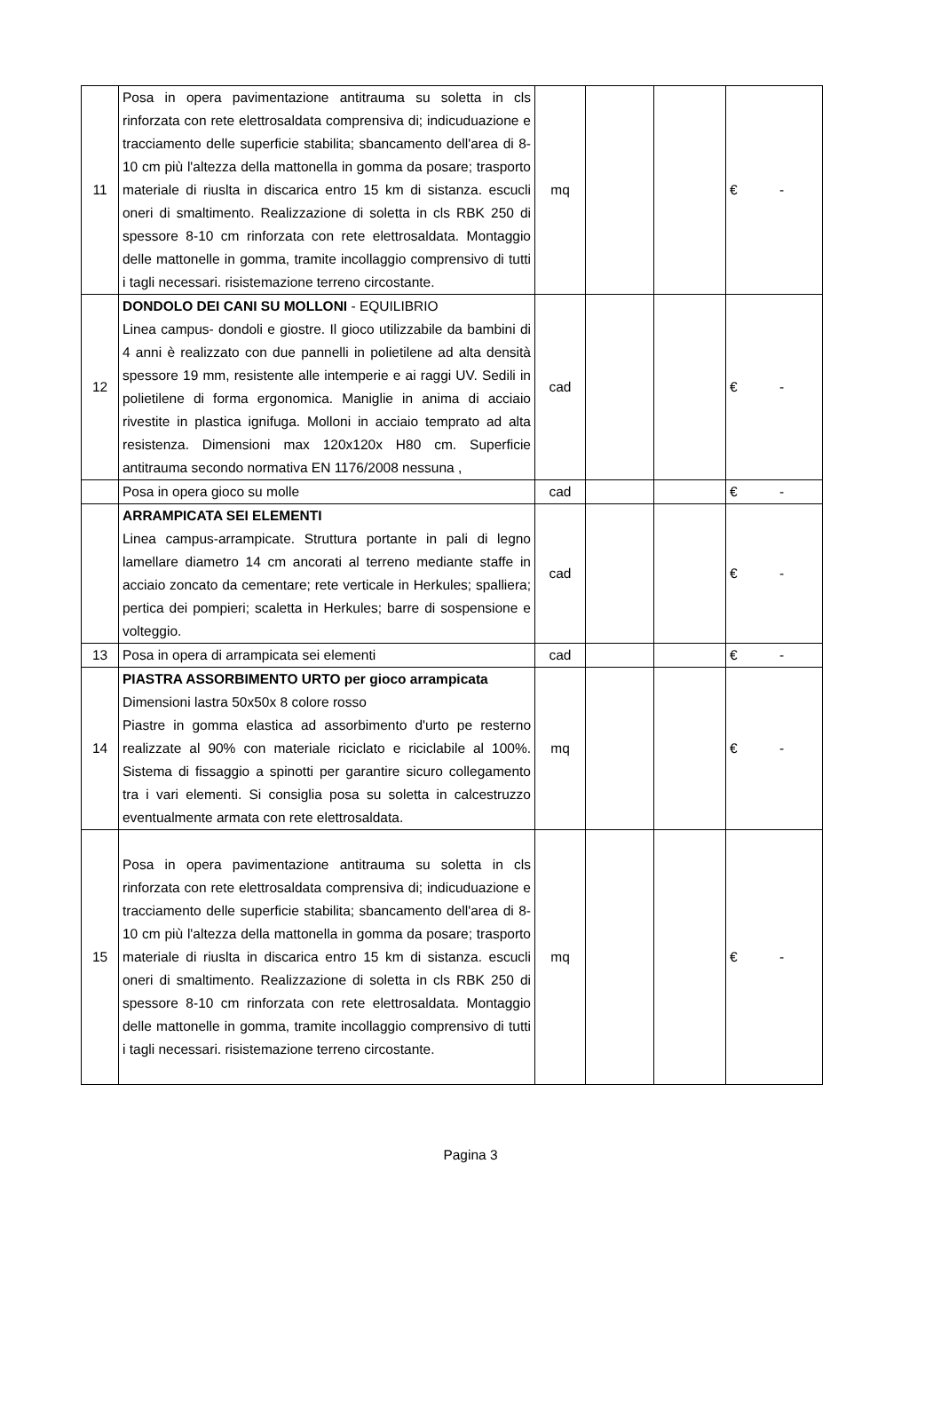| 11 | Posa in opera pavimentazione antitrauma su soletta in cls rinforzata con rete elettrosaldata comprensiva di; indicuduazione e tracciamento delle superficie stabilita; sbancamento dell'area di 8-10 cm più l'altezza della mattonella in gomma da posare; trasporto materiale di riuslta in discarica entro 15 km di sistanza. escucli oneri di smaltimento. Realizzazione di soletta in cls RBK 250 di spessore 8-10 cm rinforzata con rete elettrosaldata. Montaggio delle mattonelle in gomma, tramite incollaggio comprensivo di tutti i tagli necessari. risistemazione terreno circostante. | mq | | | € - |
| 12 | DONDOLO DEI CANI SU MOLLONI - EQUILIBRIO Linea campus- dondoli e giostre. Il gioco utilizzabile da bambini di 4 anni è realizzato con due pannelli in polietilene ad alta densità spessore 19 mm, resistente alle intemperie e ai raggi UV. Sedili in polietilene di forma ergonomica. Maniglie in anima di acciaio rivestite in plastica ignifuga. Molloni in acciaio temprato ad alta resistenza. Dimensioni max 120x120x H80 cm. Superficie antitrauma secondo normativa EN 1176/2008 nessuna , | cad | | | € - |
| | Posa in opera gioco su molle | cad | | | € - |
| | ARRAMPICATA SEI ELEMENTI Linea campus-arrampicate. Struttura portante in pali di legno lamellare diametro 14 cm ancorati al terreno mediante staffe in acciaio zoncato da cementare; rete verticale in Herkules; spalliera; pertica dei pompieri; scaletta in Herkules; barre di sospensione e volteggio. | cad | | | € - |
| 13 | Posa in opera di arrampicata sei elementi | cad | | | € - |
| 14 | PIASTRA ASSORBIMENTO URTO per gioco arrampicata Dimensioni lastra 50x50x 8 colore rosso Piastre in gomma elastica ad assorbimento d'urto pe resterno realizzate al 90% con materiale riciclato e riciclabile al 100%. Sistema di fissaggio a spinotti per garantire sicuro collegamento tra i vari elementi. Si consiglia posa su soletta in calcestruzzo eventualmente armata con rete elettrosaldata. | mq | | | € - |
| 15 | Posa in opera pavimentazione antitrauma su soletta in cls rinforzata con rete elettrosaldata comprensiva di; indicuduazione e tracciamento delle superficie stabilita; sbancamento dell'area di 8-10 cm più l'altezza della mattonella in gomma da posare; trasporto materiale di riuslta in discarica entro 15 km di sistanza. escucli oneri di smaltimento. Realizzazione di soletta in cls RBK 250 di spessore 8-10 cm rinforzata con rete elettrosaldata. Montaggio delle mattonelle in gomma, tramite incollaggio comprensivo di tutti i tagli necessari. risistemazione terreno circostante. | mq | | | € - |
Pagina 3